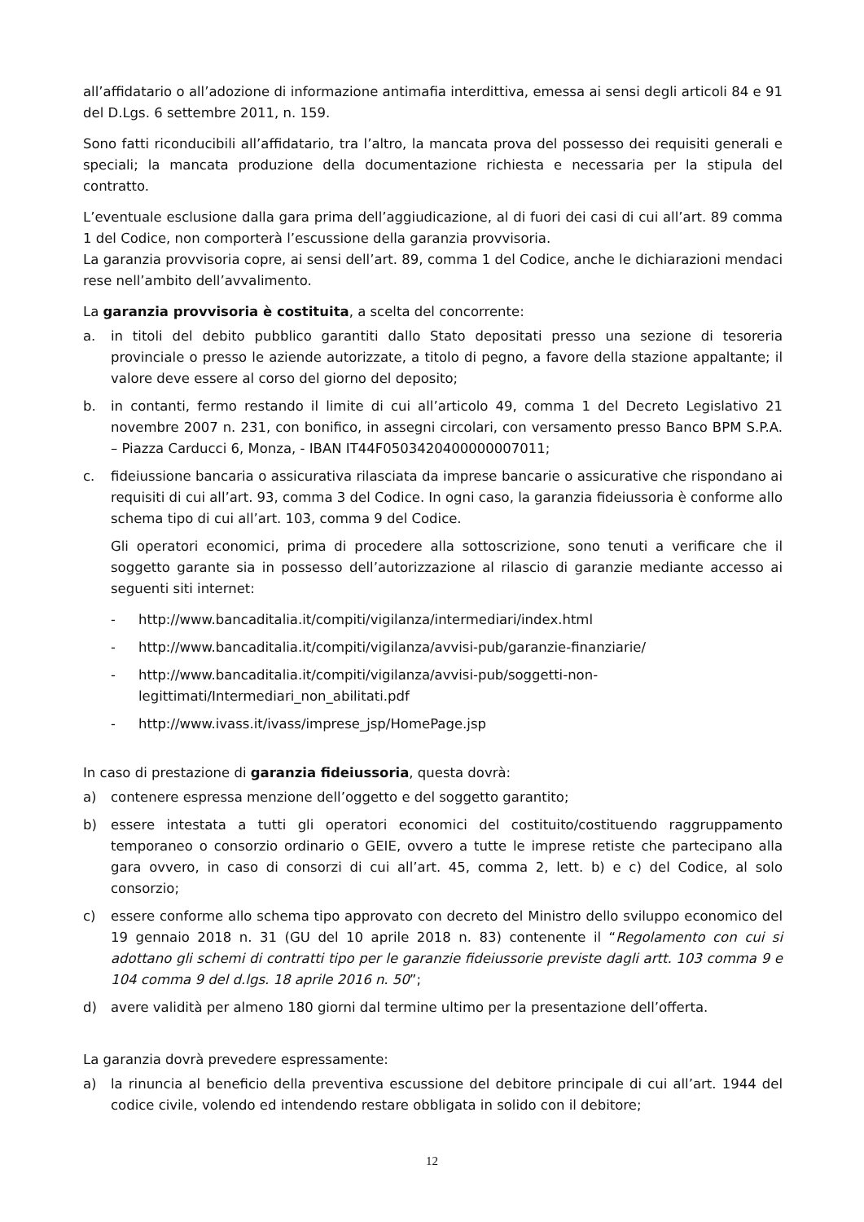all’affidatario o all’adozione di informazione antimafia interdittiva, emessa ai sensi degli articoli 84 e 91 del D.Lgs. 6 settembre 2011, n. 159.
Sono fatti riconducibili all’affidatario, tra l’altro, la mancata prova del possesso dei requisiti generali e speciali; la mancata produzione della documentazione richiesta e necessaria per la stipula del contratto.
L’eventuale esclusione dalla gara prima dell’aggiudicazione, al di fuori dei casi di cui all’art. 89 comma 1 del Codice, non comporterà l’escussione della garanzia provvisoria.
La garanzia provvisoria copre, ai sensi dell’art. 89, comma 1 del Codice, anche le dichiarazioni mendaci rese nell’ambito dell’avvalimento.
La garanzia provvisoria è costituita, a scelta del concorrente:
a. in titoli del debito pubblico garantiti dallo Stato depositati presso una sezione di tesoreria provinciale o presso le aziende autorizzate, a titolo di pegno, a favore della stazione appaltante; il valore deve essere al corso del giorno del deposito;
b. in contanti, fermo restando il limite di cui all’articolo 49, comma 1 del Decreto Legislativo 21 novembre 2007 n. 231, con bonifico, in assegni circolari, con versamento presso Banco BPM S.P.A. – Piazza Carducci 6, Monza, - IBAN IT44F0503420400000007011;
c. fideiussione bancaria o assicurativa rilasciata da imprese bancarie o assicurative che rispondano ai requisiti di cui all’art. 93, comma 3 del Codice. In ogni caso, la garanzia fideiussoria è conforme allo schema tipo di cui all’art. 103, comma 9 del Codice.
Gli operatori economici, prima di procedere alla sottoscrizione, sono tenuti a verificare che il soggetto garante sia in possesso dell’autorizzazione al rilascio di garanzie mediante accesso ai seguenti siti internet:
- http://www.bancaditalia.it/compiti/vigilanza/intermediari/index.html
- http://www.bancaditalia.it/compiti/vigilanza/avvisi-pub/garanzie-finanziarie/
- http://www.bancaditalia.it/compiti/vigilanza/avvisi-pub/soggetti-non-legittimati/Intermediari_non_abilitati.pdf
- http://www.ivass.it/ivass/imprese_jsp/HomePage.jsp
In caso di prestazione di garanzia fideiussoria, questa dovrà:
a) contenere espressa menzione dell’oggetto e del soggetto garantito;
b) essere intestata a tutti gli operatori economici del costituito/costituendo raggruppamento temporaneo o consorzio ordinario o GEIE, ovvero a tutte le imprese retiste che partecipano alla gara ovvero, in caso di consorzi di cui all’art. 45, comma 2, lett. b) e c) del Codice, al solo consorzio;
c) essere conforme allo schema tipo approvato con decreto del Ministro dello sviluppo economico del 19 gennaio 2018 n. 31 (GU del 10 aprile 2018 n. 83) contenente il “Regolamento con cui si adottano gli schemi di contratti tipo per le garanzie fideiussorie previste dagli artt. 103 comma 9 e 104 comma 9 del d.lgs. 18 aprile 2016 n. 50”;
d) avere validità per almeno 180 giorni dal termine ultimo per la presentazione dell’offerta.
La garanzia dovrà prevedere espressamente:
a) la rinuncia al beneficio della preventiva escussione del debitore principale di cui all’art. 1944 del codice civile, volendo ed intendendo restare obbligata in solido con il debitore;
12